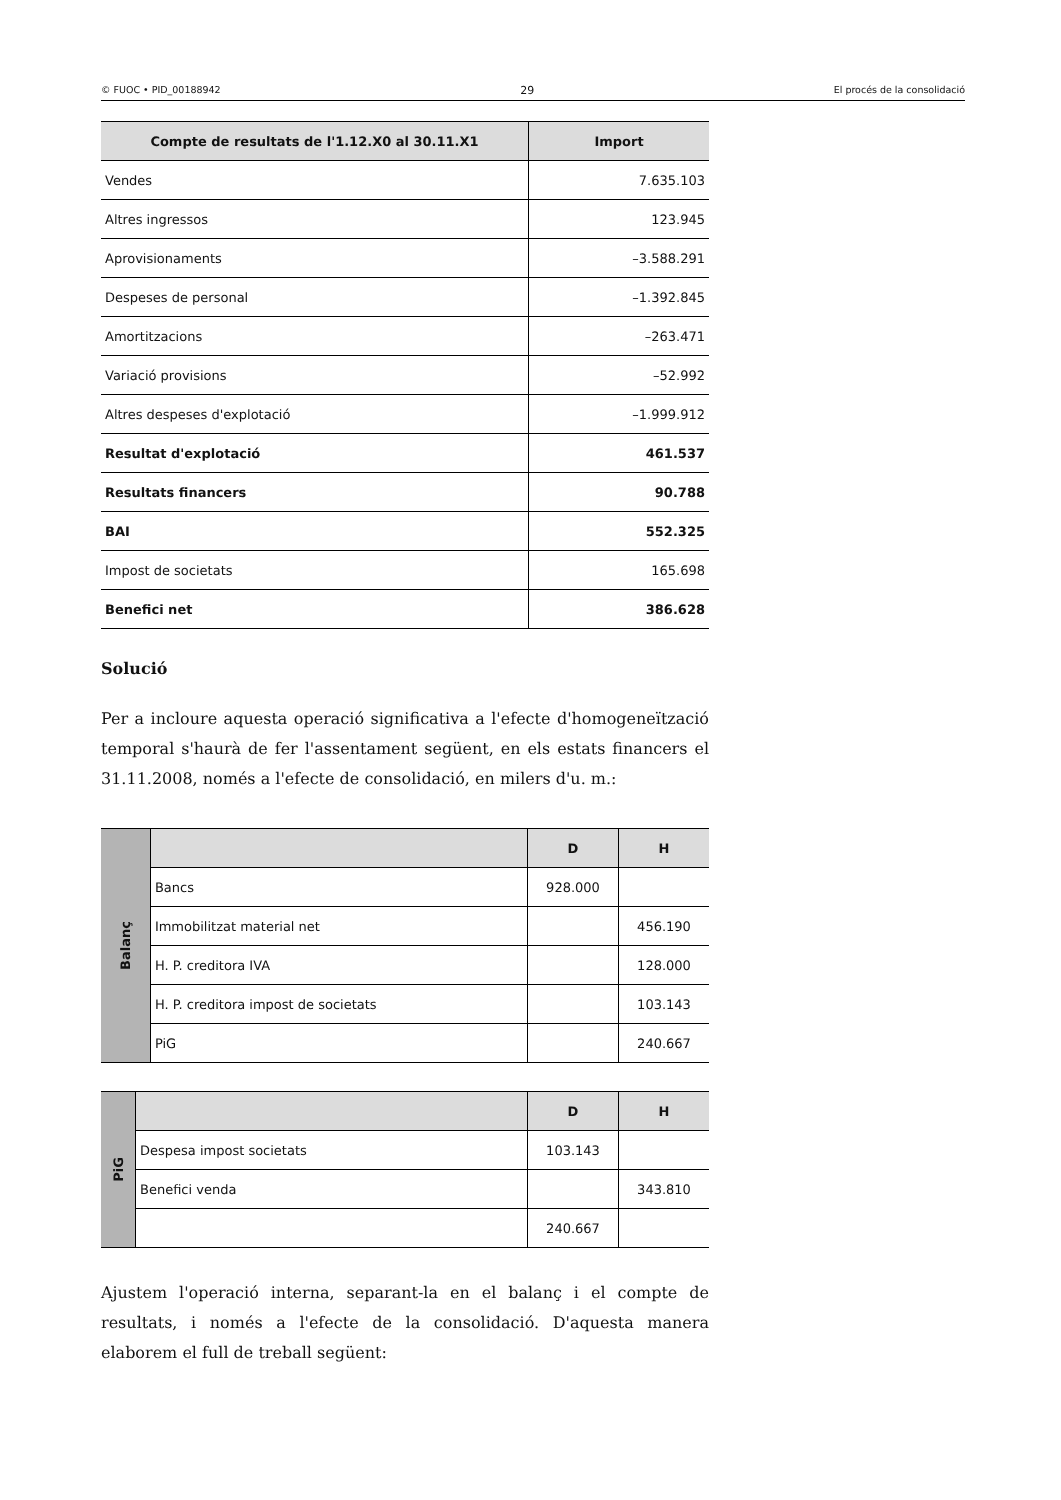© FUOC • PID_00188942 29 El procés de la consolidació
| Compte de resultats de l'1.12.X0 al 30.11.X1 | Import |
| --- | --- |
| Vendes | 7.635.103 |
| Altres ingressos | 123.945 |
| Aprovisionaments | –3.588.291 |
| Despeses de personal | –1.392.845 |
| Amortitzacions | –263.471 |
| Variació provisions | –52.992 |
| Altres despeses d'explotació | –1.999.912 |
| Resultat d'explotació | 461.537 |
| Resultats financers | 90.788 |
| BAI | 552.325 |
| Impost de societats | 165.698 |
| Benefici net | 386.628 |
Solució
Per a incloure aquesta operació significativa a l'efecte d'homogeneïtzació temporal s'haurà de fer l'assentament següent, en els estats financers el 31.11.2008, només a l'efecte de consolidació, en milers d'u. m.:
| Balanç | | D | H |
| | Bancs | 928.000 | |
| | Immobilitzat material net | | 456.190 |
| | H. P. creditora IVA | | 128.000 |
| | H. P. creditora impost de societats | | 103.143 |
| | PiG | | 240.667 |
| PiG | | D | H |
| | Despesa impost societats | 103.143 | |
| | Benefici venda | | 343.810 |
| | | 240.667 | |
Ajustem l'operació interna, separant-la en el balanç i el compte de resultats, i només a l'efecte de la consolidació. D'aquesta manera elaborem el full de treball següent: